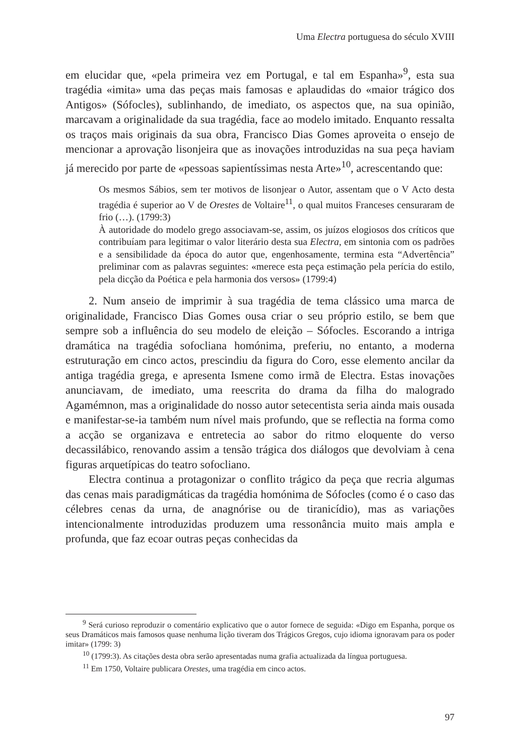Uma Electra portuguesa do século XVIII
em elucidar que, «pela primeira vez em Portugal, e tal em Espanha»<sup>9</sup>, esta sua tragédia «imita» uma das peças mais famosas e aplaudidas do «maior trágico dos Antigos» (Sófocles), sublinhando, de imediato, os aspectos que, na sua opinião, marcavam a originalidade da sua tragédia, face ao modelo imitado. Enquanto ressalta os traços mais originais da sua obra, Francisco Dias Gomes aproveita o ensejo de mencionar a aprovação lisonjeira que as inovações introduzidas na sua peça haviam já merecido por parte de «pessoas sapientíssimas nesta Arte»<sup>10</sup>, acrescentando que:
Os mesmos Sábios, sem ter motivos de lisonjear o Autor, assentam que o V Acto desta tragédia é superior ao V de Orestes de Voltaire<sup>11</sup>, o qual muitos Franceses censuraram de frio (…). (1799:3)
À autoridade do modelo grego associavam-se, assim, os juízos elogiosos dos críticos que contribuíam para legitimar o valor literário desta sua Electra, em sintonia com os padrões e a sensibilidade da época do autor que, engenhosamente, termina esta “Advertência” preliminar com as palavras seguintes: «merece esta peça estimação pela perícia do estilo, pela dicção da Poética e pela harmonia dos versos» (1799:4)
2. Num anseio de imprimir à sua tragédia de tema clássico uma marca de originalidade, Francisco Dias Gomes ousa criar o seu próprio estilo, se bem que sempre sob a influência do seu modelo de eleição – Sófocles. Escorando a intriga dramática na tragédia sofocliana homónima, preferiu, no entanto, a moderna estruturação em cinco actos, prescindiu da figura do Coro, esse elemento ancilar da antiga tragédia grega, e apresenta Ismene como irmã de Electra. Estas inovações anunciavam, de imediato, uma reescrita do drama da filha do malogrado Agamémnon, mas a originalidade do nosso autor setecentista seria ainda mais ousada e manifestar-se-ia também num nível mais profundo, que se reflectia na forma como a acção se organizava e entretecia ao sabor do ritmo eloquente do verso decassilábico, renovando assim a tensão trágica dos diálogos que devolviam à cena figuras arquetípicas do teatro sofocliano.
Electra continua a protagonizar o conflito trágico da peça que recria algumas das cenas mais paradigmáticas da tragédia homónima de Sófocles (como é o caso das célebres cenas da urna, de anagnórise ou de tiranicídio), mas as variações intencionalmente introduzidas produzem uma ressonância muito mais ampla e profunda, que faz ecoar outras peças conhecidas da
<sup>9</sup> Será curioso reproduzir o comentário explicativo que o autor fornece de seguida: «Digo em Espanha, porque os seus Dramáticos mais famosos quase nenhuma lição tiveram dos Trágicos Gregos, cujo idioma ignoravam para os poder imitar» (1799: 3)
<sup>10</sup> (1799:3). As citações desta obra serão apresentadas numa grafia actualizada da língua portuguesa.
<sup>11</sup> Em 1750, Voltaire publicara Orestes, uma tragédia em cinco actos.
97